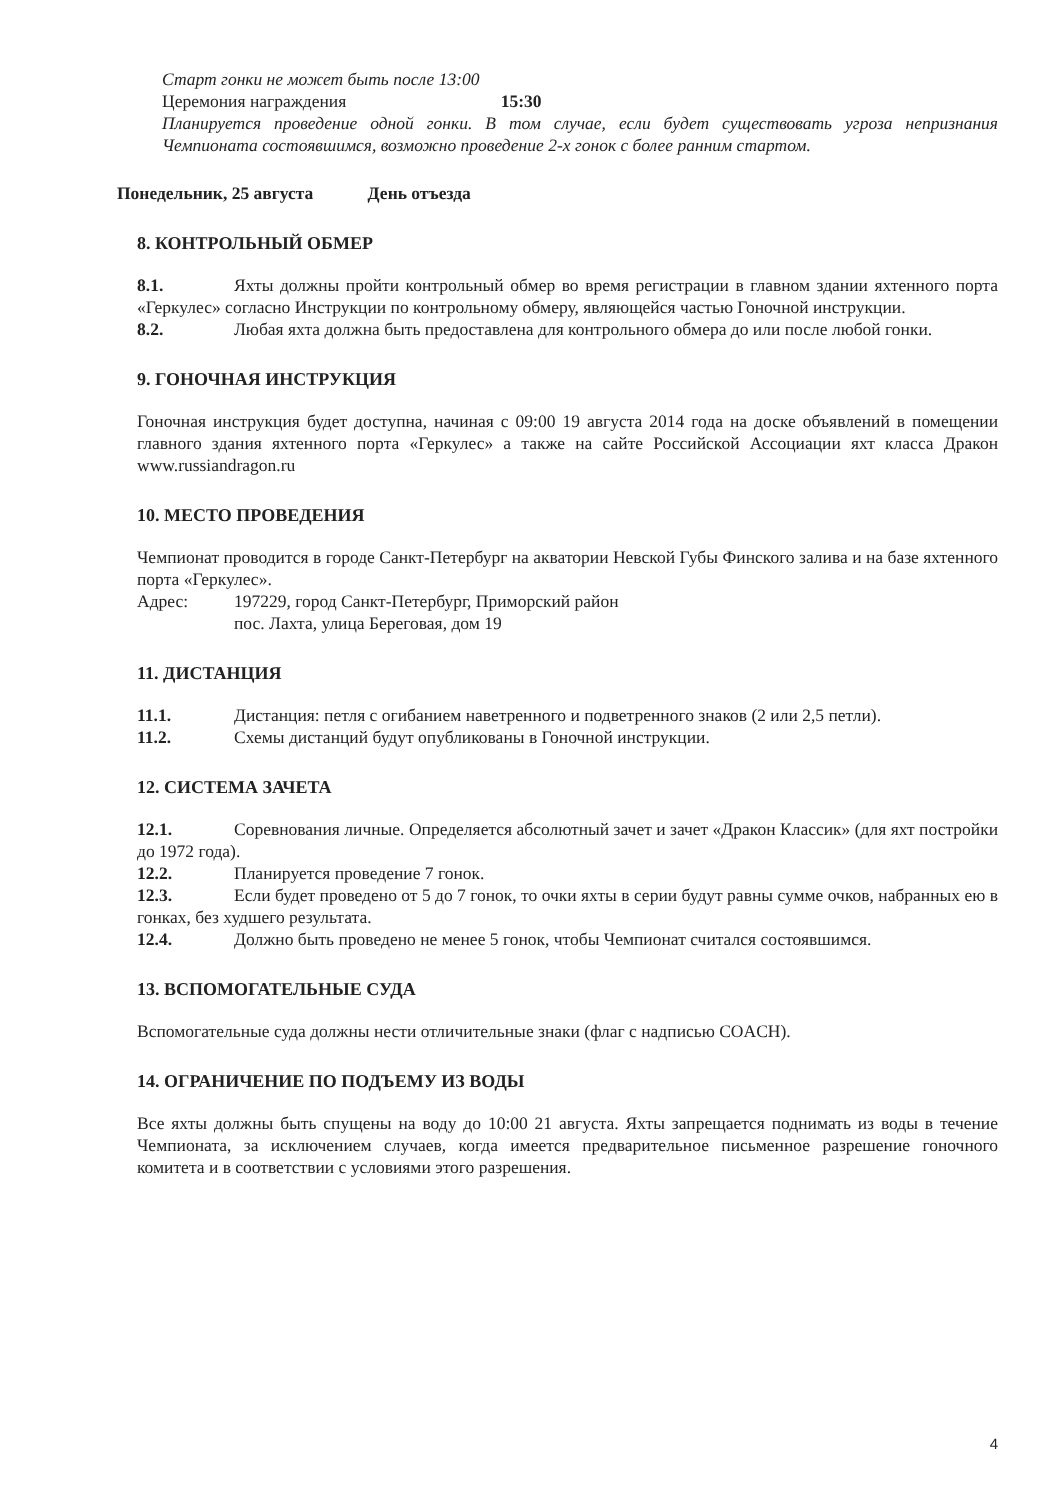Старт гонки не может быть после 13:00
Церемония награждения 15:30
Планируется проведение одной гонки. В том случае, если будет существовать угроза непризнания Чемпионата состоявшимся, возможно проведение 2-х гонок с более ранним стартом.
Понедельник, 25 августа День отъезда
8. КОНТРОЛЬНЫЙ ОБМЕР
8.1. Яхты должны пройти контрольный обмер во время регистрации в главном здании яхтенного порта «Геркулес» согласно Инструкции по контрольному обмеру, являющейся частью Гоночной инструкции.
8.2. Любая яхта должна быть предоставлена для контрольного обмера до или после любой гонки.
9. ГОНОЧНАЯ ИНСТРУКЦИЯ
Гоночная инструкция будет доступна, начиная с 09:00 19 августа 2014 года на доске объявлений в помещении главного здания яхтенного порта «Геркулес» а также на сайте Российской Ассоциации яхт класса Дракон www.russiandragon.ru
10. МЕСТО ПРОВЕДЕНИЯ
Чемпионат проводится в городе Санкт-Петербург на акватории Невской Губы Финского залива и на базе яхтенного порта «Геркулес».
Адрес: 197229, город Санкт-Петербург, Приморский район
пос. Лахта, улица Береговая, дом 19
11. ДИСТАНЦИЯ
11.1. Дистанция: петля с огибанием наветренного и подветренного знаков (2 или 2,5 петли).
11.2. Схемы дистанций будут опубликованы в Гоночной инструкции.
12. СИСТЕМА ЗАЧЕТА
12.1. Соревнования личные. Определяется абсолютный зачет и зачет «Дракон Классик» (для яхт постройки до 1972 года).
12.2. Планируется проведение 7 гонок.
12.3. Если будет проведено от 5 до 7 гонок, то очки яхты в серии будут равны сумме очков, набранных ею в гонках, без худшего результата.
12.4. Должно быть проведено не менее 5 гонок, чтобы Чемпионат считался состоявшимся.
13. ВСПОМОГАТЕЛЬНЫЕ СУДА
Вспомогательные суда должны нести отличительные знаки (флаг с надписью COACH).
14. ОГРАНИЧЕНИЕ ПО ПОДЪЕМУ ИЗ ВОДЫ
Все яхты должны быть спущены на воду до 10:00 21 августа. Яхты запрещается поднимать из воды в течение Чемпионата, за исключением случаев, когда имеется предварительное письменное разрешение гоночного комитета и в соответствии с условиями этого разрешения.
4